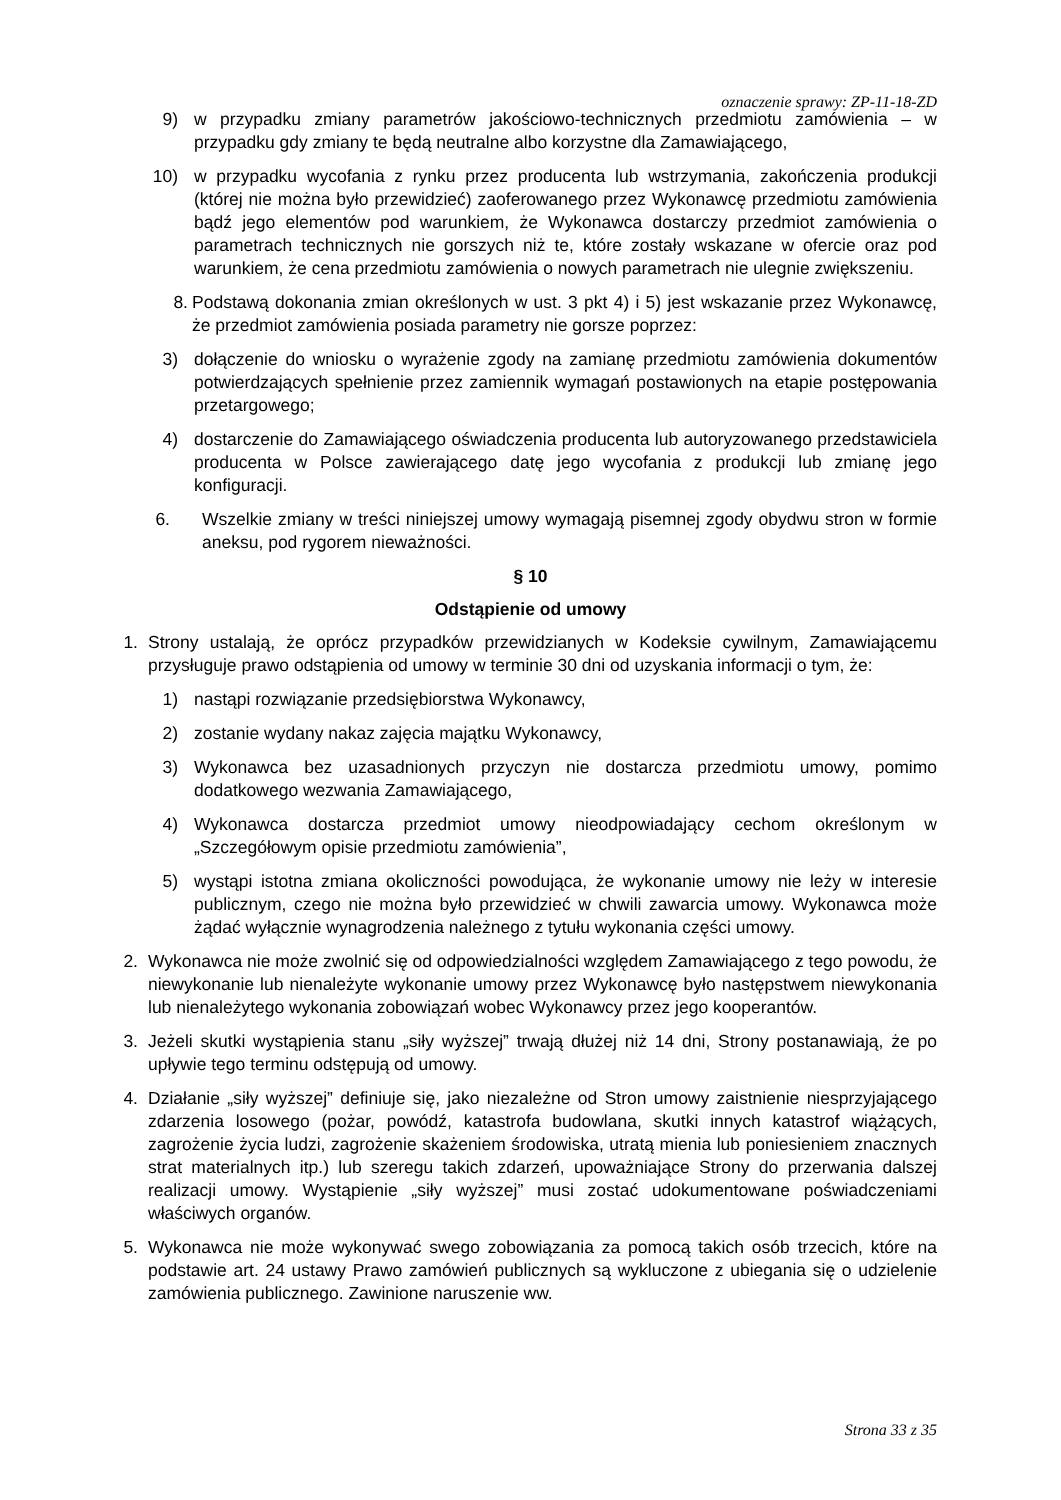oznaczenie sprawy: ZP-11-18-ZD
9) w przypadku zmiany parametrów jakościowo-technicznych przedmiotu zamówienia – w przypadku gdy zmiany te będą neutralne albo korzystne dla Zamawiającego,
10) w przypadku wycofania z rynku przez producenta lub wstrzymania, zakończenia produkcji (której nie można było przewidzieć) zaoferowanego przez Wykonawcę przedmiotu zamówienia bądź jego elementów pod warunkiem, że Wykonawca dostarczy przedmiot zamówienia o parametrach technicznych nie gorszych niż te, które zostały wskazane w ofercie oraz pod warunkiem, że cena przedmiotu zamówienia o nowych parametrach nie ulegnie zwiększeniu.
8. Podstawą dokonania zmian określonych w ust. 3 pkt 4) i 5) jest wskazanie przez Wykonawcę, że przedmiot zamówienia posiada parametry nie gorsze poprzez:
3) dołączenie do wniosku o wyrażenie zgody na zamianę przedmiotu zamówienia dokumentów potwierdzających spełnienie przez zamiennik wymagań postawionych na etapie postępowania przetargowego;
4) dostarczenie do Zamawiającego oświadczenia producenta lub autoryzowanego przedstawiciela producenta w Polsce zawierającego datę jego wycofania z produkcji lub zmianę jego konfiguracji.
6. Wszelkie zmiany w treści niniejszej umowy wymagają pisemnej zgody obydwu stron w formie aneksu, pod rygorem nieważności.
§ 10
Odstąpienie od umowy
1. Strony ustalają, że oprócz przypadków przewidzianych w Kodeksie cywilnym, Zamawiającemu przysługuje prawo odstąpienia od umowy w terminie 30 dni od uzyskania informacji o tym, że:
1) nastąpi rozwiązanie przedsiębiorstwa Wykonawcy,
2) zostanie wydany nakaz zajęcia majątku Wykonawcy,
3) Wykonawca bez uzasadnionych przyczyn nie dostarcza przedmiotu umowy, pomimo dodatkowego wezwania Zamawiającego,
4) Wykonawca dostarcza przedmiot umowy nieodpowiadający cechom określonym w „Szczegółowym opisie przedmiotu zamówienia”,
5) wystąpi istotna zmiana okoliczności powodująca, że wykonanie umowy nie leży w interesie publicznym, czego nie można było przewidzieć w chwili zawarcia umowy. Wykonawca może żądać wyłącznie wynagrodzenia należnego z tytułu wykonania części umowy.
2. Wykonawca nie może zwolnić się od odpowiedzialności względem Zamawiającego z tego powodu, że niewykonanie lub nienależyte wykonanie umowy przez Wykonawcę było następstwem niewykonania lub nienależytego wykonania zobowiązań wobec Wykonawcy przez jego kooperantów.
3. Jeżeli skutki wystąpienia stanu „siły wyższej” trwają dłużej niż 14 dni, Strony postanawiają, że po upływie tego terminu odstępują od umowy.
4. Działanie „siły wyższej” definiuje się, jako niezależne od Stron umowy zaistnienie niesprzyjającego zdarzenia losowego (pożar, powódź, katastrofa budowlana, skutki innych katastrof wiążących, zagrożenie życia ludzi, zagrożenie skażeniem środowiska, utratą mienia lub poniesieniem znacznych strat materialnych itp.) lub szeregu takich zdarzeń, upoważniające Strony do przerwania dalszej realizacji umowy. Wystąpienie „siły wyższej” musi zostać udokumentowane poświadczeniami właściwych organów.
5. Wykonawca nie może wykonywać swego zobowiązania za pomocą takich osób trzecich, które na podstawie art. 24 ustawy Prawo zamówień publicznych są wykluczone z ubiegania się o udzielenie zamówienia publicznego. Zawinione naruszenie ww.
Strona 33 z 35